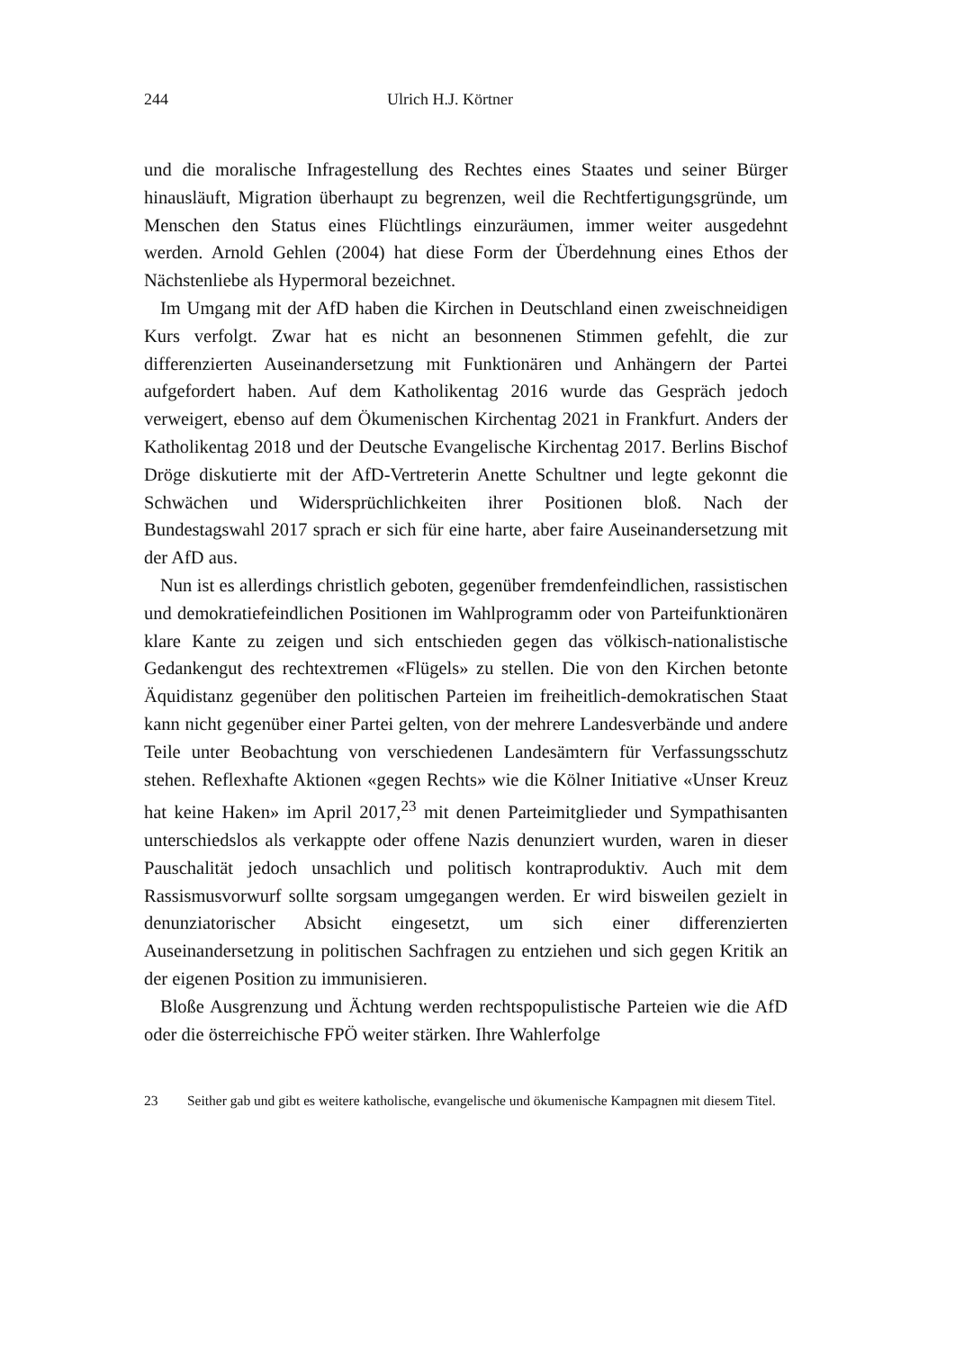244 Ulrich H.J. Körtner
und die moralische Infragestellung des Rechtes eines Staates und seiner Bürger hinausläuft, Migration überhaupt zu begrenzen, weil die Rechtfertigungsgründe, um Menschen den Status eines Flüchtlings einzuräumen, immer weiter ausgedehnt werden. Arnold Gehlen (2004) hat diese Form der Überdehnung eines Ethos der Nächstenliebe als Hypermoral bezeichnet.
Im Umgang mit der AfD haben die Kirchen in Deutschland einen zweischneidigen Kurs verfolgt. Zwar hat es nicht an besonnenen Stimmen gefehlt, die zur differenzierten Auseinandersetzung mit Funktionären und Anhängern der Partei aufgefordert haben. Auf dem Katholikentag 2016 wurde das Gespräch jedoch verweigert, ebenso auf dem Ökumenischen Kirchentag 2021 in Frankfurt. Anders der Katholikentag 2018 und der Deutsche Evangelische Kirchentag 2017. Berlins Bischof Dröge diskutierte mit der AfD-Vertreterin Anette Schultner und legte gekonnt die Schwächen und Widersprüchlichkeiten ihrer Positionen bloß. Nach der Bundestagswahl 2017 sprach er sich für eine harte, aber faire Auseinandersetzung mit der AfD aus.
Nun ist es allerdings christlich geboten, gegenüber fremdenfeindlichen, rassistischen und demokratiefeindlichen Positionen im Wahlprogramm oder von Parteifunktionären klare Kante zu zeigen und sich entschieden gegen das völkisch-nationalistische Gedankengut des rechtextremen «Flügels» zu stellen. Die von den Kirchen betonte Äquidistanz gegenüber den politischen Parteien im freiheitlich-demokratischen Staat kann nicht gegenüber einer Partei gelten, von der mehrere Landesverbände und andere Teile unter Beobachtung von verschiedenen Landesämtern für Verfassungsschutz stehen. Reflexhafte Aktionen «gegen Rechts» wie die Kölner Initiative «Unser Kreuz hat keine Haken» im April 2017,<sup>23</sup> mit denen Parteimitglieder und Sympathisanten unterschiedslos als verkappte oder offene Nazis denunziert wurden, waren in dieser Pauschalität jedoch unsachlich und politisch kontraproduktiv. Auch mit dem Rassismusvorwurf sollte sorgsam umgegangen werden. Er wird bisweilen gezielt in denunziatorischer Absicht eingesetzt, um sich einer differenzierten Auseinandersetzung in politischen Sachfragen zu entziehen und sich gegen Kritik an der eigenen Position zu immunisieren.
Bloße Ausgrenzung und Ächtung werden rechtspopulistische Parteien wie die AfD oder die österreichische FPÖ weiter stärken. Ihre Wahlerfolge
23 Seither gab und gibt es weitere katholische, evangelische und ökumenische Kampagnen mit diesem Titel.